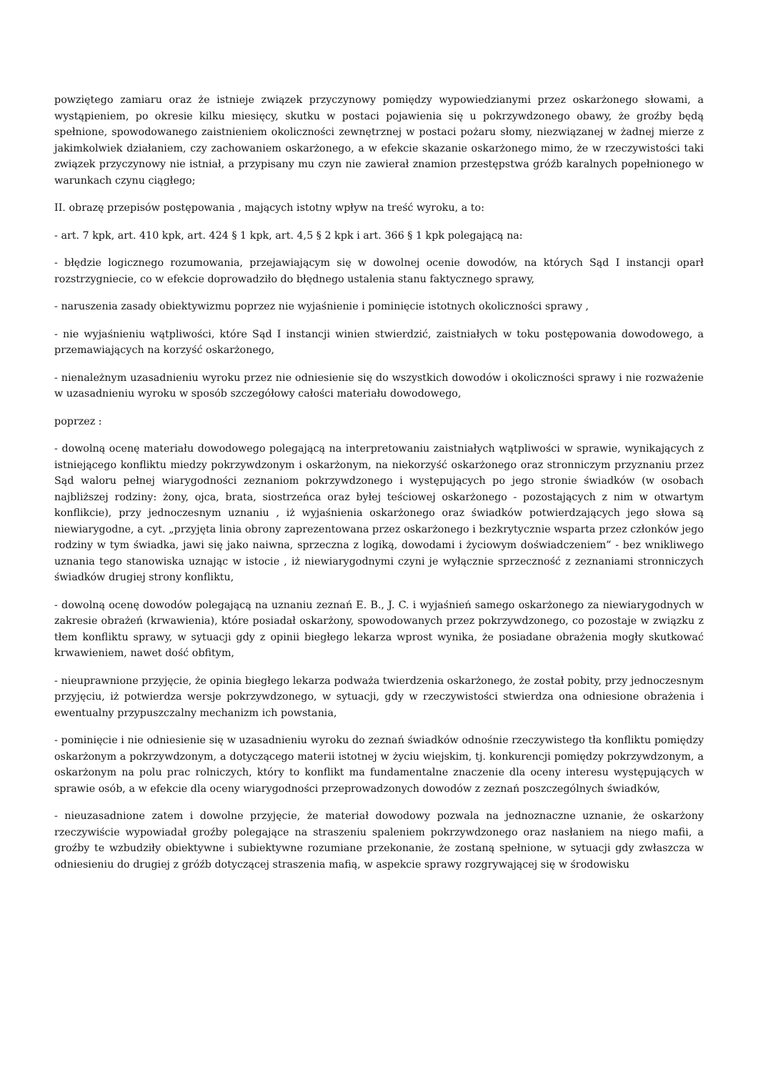powziętego zamiaru oraz że istnieje związek przyczynowy pomiędzy wypowiedzianymi przez oskarżonego słowami, a wystąpieniem, po okresie kilku miesięcy, skutku w postaci pojawienia się u pokrzywdzonego obawy, że groźby będą spełnione, spowodowanego zaistnieniem okoliczności zewnętrznej w postaci pożaru słomy, niezwiązanej w żadnej mierze z jakimkolwiek działaniem, czy zachowaniem oskarżonego, a w efekcie skazanie oskarżonego mimo, że w rzeczywistości taki związek przyczynowy nie istniał, a przypisany mu czyn nie zawierał znamion przestępstwa gróźb karalnych popełnionego w warunkach czynu ciągłego;
II. obrazę przepisów postępowania , mających istotny wpływ na treść wyroku, a to:
- art. 7 kpk, art. 410 kpk, art. 424 § 1 kpk, art. 4,5 § 2 kpk i art. 366 § 1 kpk polegającą na:
- błędzie logicznego rozumowania, przejawiającym się w dowolnej ocenie dowodów, na których Sąd I instancji oparł rozstrzygniecie, co w efekcie doprowadziło do błędnego ustalenia stanu faktycznego sprawy,
- naruszenia zasady obiektywizmu poprzez nie wyjaśnienie i pominięcie istotnych okoliczności sprawy ,
- nie wyjaśnieniu wątpliwości, które Sąd I instancji winien stwierdzić, zaistniałych w toku postępowania dowodowego, a przemawiających na korzyść oskarżonego,
- nienależnym uzasadnieniu wyroku przez nie odniesienie się do wszystkich dowodów i okoliczności sprawy i nie rozważenie w uzasadnieniu wyroku w sposób szczegółowy całości materiału dowodowego,
poprzez :
- dowolną ocenę materiału dowodowego polegającą na interpretowaniu zaistniałych wątpliwości w sprawie, wynikających z istniejącego konfliktu miedzy pokrzywdzonym i oskarżonym, na niekorzyść oskarżonego oraz stronniczym przyznaniu przez Sąd waloru pełnej wiarygodności zeznaniom pokrzywdzonego i występujących po jego stronie świadków (w osobach najbliższej rodziny: żony, ojca, brata, siostrzeńca oraz byłej teściowej oskarżonego - pozostających z nim w otwartym konflikcie), przy jednoczesnym uznaniu , iż wyjaśnienia oskarżonego oraz świadków potwierdzających jego słowa są niewiarygodne, a cyt. „przyjęta linia obrony zaprezentowana przez oskarżonego i bezkrytycznie wsparta przez członków jego rodziny w tym świadka, jawi się jako naiwna, sprzeczna z logiką, dowodami i życiowym doświadczeniem” - bez wnikliwego uznania tego stanowiska uznając w istocie , iż niewiarygodnymi czyni je wyłącznie sprzeczność z zeznaniami stronniczych świadków drugiej strony konfliktu,
- dowolną ocenę dowodów polegającą na uznaniu zeznań E. B., J. C. i wyjaśnień samego oskarżonego za niewiarygodnych w zakresie obrażeń (krwawienia), które posiadał oskarżony, spowodowanych przez pokrzywdzonego, co pozostaje w związku z tłem konfliktu sprawy, w sytuacji gdy z opinii biegłego lekarza wprost wynika, że posiadane obrażenia mogły skutkować krwawieniem, nawet dość obfitym,
- nieuprawnione przyjęcie, że opinia biegłego lekarza podważa twierdzenia oskarżonego, że został pobity, przy jednoczesnym przyjęciu, iż potwierdza wersje pokrzywdzonego, w sytuacji, gdy w rzeczywistości stwierdza ona odniesione obrażenia i ewentualny przypuszczalny mechanizm ich powstania,
- pominięcie i nie odniesienie się w uzasadnieniu wyroku do zeznań świadków odnośnie rzeczywistego tła konfliktu pomiędzy oskarżonym a pokrzywdzonym, a dotyczącego materii istotnej w życiu wiejskim, tj. konkurencji pomiędzy pokrzywdzonym, a oskarżonym na polu prac rolniczych, który to konflikt ma fundamentalne znaczenie dla oceny interesu występujących w sprawie osób, a w efekcie dla oceny wiarygodności przeprowadzonych dowodów z zeznań poszczególnych świadków,
- nieuzasadnione zatem i dowolne przyjęcie, że materiał dowodowy pozwala na jednoznaczne uznanie, że oskarżony rzeczywiście wypowiadał groźby polegające na straszeniu spaleniem pokrzywdzonego oraz nasłaniem na niego mafii, a groźby te wzbudziły obiektywne i subiektywne rozumiane przekonanie, że zostaną spełnione, w sytuacji gdy zwłaszcza w odniesieniu do drugiej z gróźb dotyczącej straszenia mafią, w aspekcie sprawy rozgrywającej się w środowisku